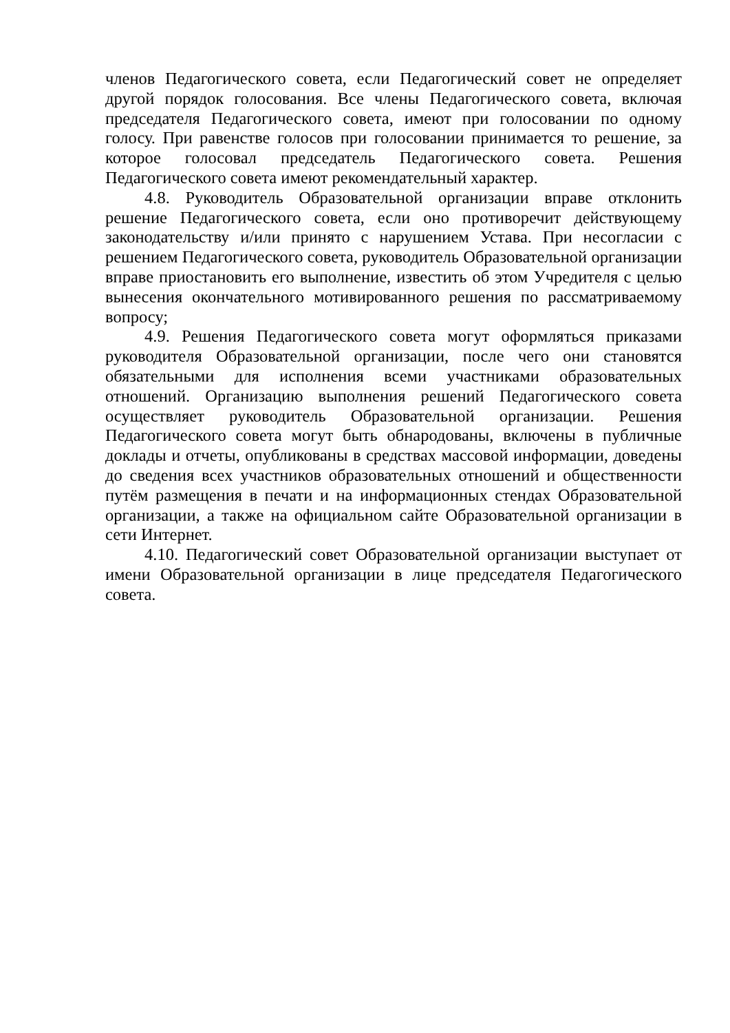членов Педагогического совета, если Педагогический совет не определяет другой порядок голосования. Все члены Педагогического совета, включая председателя Педагогического совета, имеют при голосовании по одному голосу. При равенстве голосов при голосовании принимается то решение, за которое голосовал председатель Педагогического совета. Решения Педагогического совета имеют рекомендательный характер.
4.8. Руководитель Образовательной организации вправе отклонить решение Педагогического совета, если оно противоречит действующему законодательству и/или принято с нарушением Устава. При несогласии с решением Педагогического совета, руководитель Образовательной организации вправе приостановить его выполнение, известить об этом Учредителя с целью вынесения окончательного мотивированного решения по рассматриваемому вопросу;
4.9. Решения Педагогического совета могут оформляться приказами руководителя Образовательной организации, после чего они становятся обязательными для исполнения всеми участниками образовательных отношений. Организацию выполнения решений Педагогического совета осуществляет руководитель Образовательной организации. Решения Педагогического совета могут быть обнародованы, включены в публичные доклады и отчеты, опубликованы в средствах массовой информации, доведены до сведения всех участников образовательных отношений и общественности путём размещения в печати и на информационных стендах Образовательной организации, а также на официальном сайте Образовательной организации в сети Интернет.
4.10. Педагогический совет Образовательной организации выступает от имени Образовательной организации в лице председателя Педагогического совета.